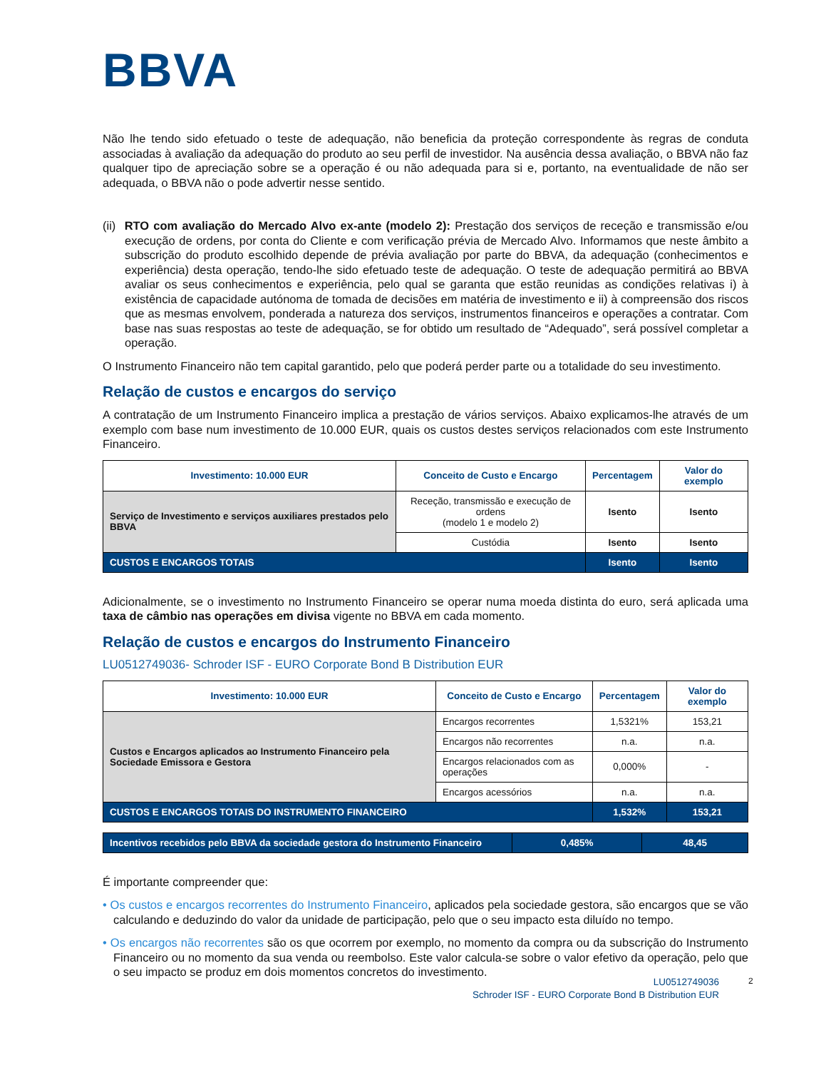BBVA
Não lhe tendo sido efetuado o teste de adequação, não beneficia da proteção correspondente às regras de conduta associadas à avaliação da adequação do produto ao seu perfil de investidor. Na ausência dessa avaliação, o BBVA não faz qualquer tipo de apreciação sobre se a operação é ou não adequada para si e, portanto, na eventualidade de não ser adequada, o BBVA não o pode advertir nesse sentido.
(ii) RTO com avaliação do Mercado Alvo ex-ante (modelo 2): Prestação dos serviços de receção e transmissão e/ou execução de ordens, por conta do Cliente e com verificação prévia de Mercado Alvo. Informamos que neste âmbito a subscrição do produto escolhido depende de prévia avaliação por parte do BBVA, da adequação (conhecimentos e experiência) desta operação, tendo-lhe sido efetuado teste de adequação. O teste de adequação permitirá ao BBVA avaliar os seus conhecimentos e experiência, pelo qual se garanta que estão reunidas as condições relativas i) à existência de capacidade autónoma de tomada de decisões em matéria de investimento e ii) à compreensão dos riscos que as mesmas envolvem, ponderada a natureza dos serviços, instrumentos financeiros e operações a contratar. Com base nas suas respostas ao teste de adequação, se for obtido um resultado de “Adequado”, será possível completar a operação.
O Instrumento Financeiro não tem capital garantido, pelo que poderá perder parte ou a totalidade do seu investimento.
Relação de custos e encargos do serviço
A contratação de um Instrumento Financeiro implica a prestação de vários serviços. Abaixo explicamos-lhe através de um exemplo com base num investimento de 10.000 EUR, quais os custos destes serviços relacionados com este Instrumento Financeiro.
| Investimento: 10.000 EUR | Conceito de Custo e Encargo | Percentagem | Valor do exemplo |
| --- | --- | --- | --- |
| Serviço de Investimento e serviços auxiliares prestados pelo BBVA | Receção, transmissão e execução de ordens (modelo 1 e modelo 2) | Isento | Isento |
| | Custódia | Isento | Isento |
| CUSTOS E ENCARGOS TOTAIS | | Isento | Isento |
Adicionalmente, se o investimento no Instrumento Financeiro se operar numa moeda distinta do euro, será aplicada uma taxa de câmbio nas operações em divisa vigente no BBVA em cada momento.
Relação de custos e encargos do Instrumento Financeiro
LU0512749036- Schroder ISF - EURO Corporate Bond B Distribution EUR
| Investimento: 10.000 EUR | Conceito de Custo e Encargo | Percentagem | Valor do exemplo |
| --- | --- | --- | --- |
| Custos e Encargos aplicados ao Instrumento Financeiro pela Sociedade Emissora e Gestora | Encargos recorrentes | 1,5321% | 153,21 |
| | Encargos não recorrentes | n.a. | n.a. |
| | Encargos relacionados com as operações | 0,000% | - |
| | Encargos acessórios | n.a. | n.a. |
| CUSTOS E ENCARGOS TOTAIS DO INSTRUMENTO FINANCEIRO | | 1,532% | 153,21 |
| Incentivos recebidos pelo BBVA da sociedade gestora do Instrumento Financeiro | 0,485% | 48,45 |
É importante compreender que:
• Os custos e encargos recorrentes do Instrumento Financeiro, aplicados pela sociedade gestora, são encargos que se vão calculando e deduzindo do valor da unidade de participação, pelo que o seu impacto esta diluído no tempo.
• Os encargos não recorrentes são os que ocorrem por exemplo, no momento da compra ou da subscrição do Instrumento Financeiro ou no momento da sua venda ou reembolso. Este valor calcula-se sobre o valor efetivo da operação, pelo que o seu impacto se produz em dois momentos concretos do investimento.
LU0512749036
Schroder ISF - EURO Corporate Bond B Distribution EUR
2